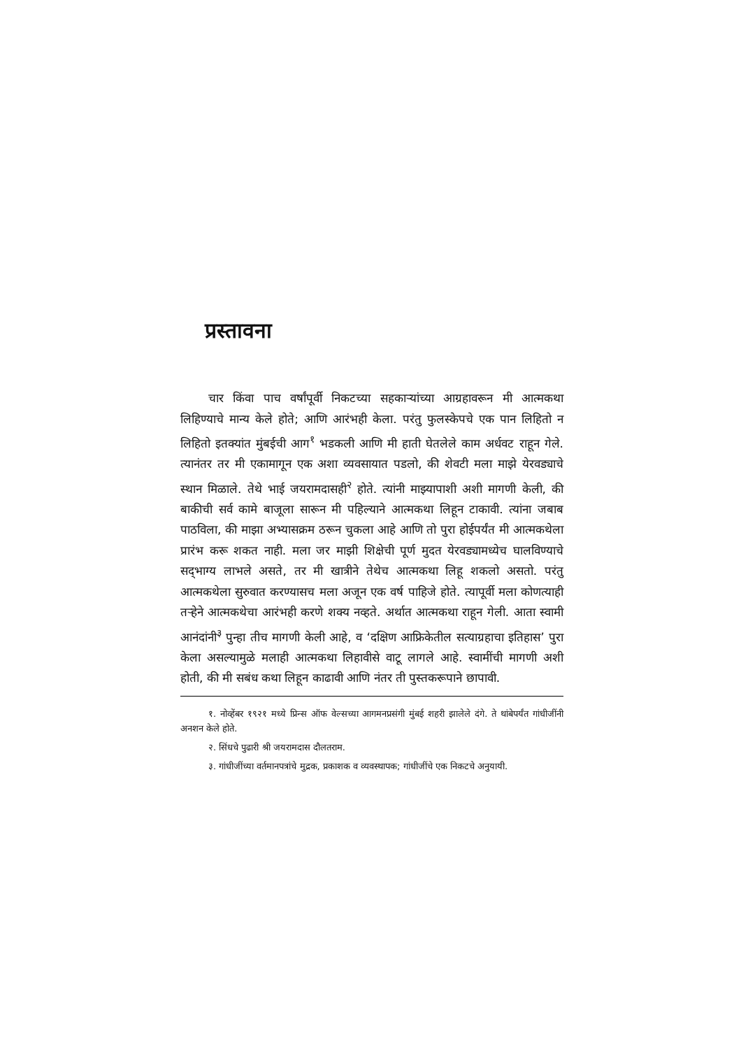प्रस्तावना
चार किंवा पाच वर्षांपूर्वी निकटच्या सहकाऱ्यांच्या आग्रहावरून मी आत्मकथा लिहिण्याचे मान्य केले होते; आणि आरंभही केला. परंतु फुलस्केपचे एक पान लिहितो न लिहितो इतक्यांत मुंबईची आग<sup>१</sup> भडकली आणि मी हाती घेतलेले काम अर्धवट राहून गेले. त्यानंतर तर मी एकामागून एक अशा व्यवसायात पडलो, की शेवटी मला माझे येरवड्याचे स्थान मिळाले. तेथे भाई जयरामदासही<sup>२</sup> होते. त्यांनी माझ्यापाशी अशी मागणी केली, की बाकीची सर्व कामे बाजूला सारून मी पहिल्याने आत्मकथा लिहून टाकावी. त्यांना जबाब पाठविला, की माझा अभ्यासक्रम ठरून चुकला आहे आणि तो पुरा होईपर्यंत मी आत्मकथेला प्रारंभ करू शकत नाही. मला जर माझी शिक्षेची पूर्ण मुदत येरवड्यामध्येच घालविण्याचे सद्‌भाग्य लाभले असते, तर मी खात्रीने तेथेच आत्मकथा लिहू शकलो असतो. परंतु आत्मकथेला सुरुवात करण्यासच मला अजून एक वर्ष पाहिजे होते. त्यापूर्वी मला कोणत्याही तऱ्हेने आत्मकथेचा आरंभही करणे शक्य नव्हते. अर्थात आत्मकथा राहून गेली. आता स्वामी आनंदांनी<sup>३</sup> पुन्हा तीच मागणी केली आहे, व ‘दक्षिण आफ्रिकेतील सत्याग्रहाचा इतिहास’ पुरा केला असल्यामुळे मलाही आत्मकथा लिहावीसे वाटू लागले आहे. स्वामींची मागणी अशी होती, की मी सबंध कथा लिहून काढावी आणि नंतर ती पुस्तकरूपाने छापावी.
१. नोव्हेंबर १९२१ मध्ये प्रिन्स ऑफ वेल्सच्या आगमनप्रसंगी मुंबई शहरी झालेले दंगे. ते थांबेपर्यंत गांधीजींनी अनशन केले होते.
२. सिंधचे पुढारी श्री जयरामदास दौलतराम.
३. गांधीजींच्या वर्तमानपत्रांचे मुद्रक, प्रकाशक व व्यवस्थापक; गांधीजींचे एक निकटचे अनुयायी.